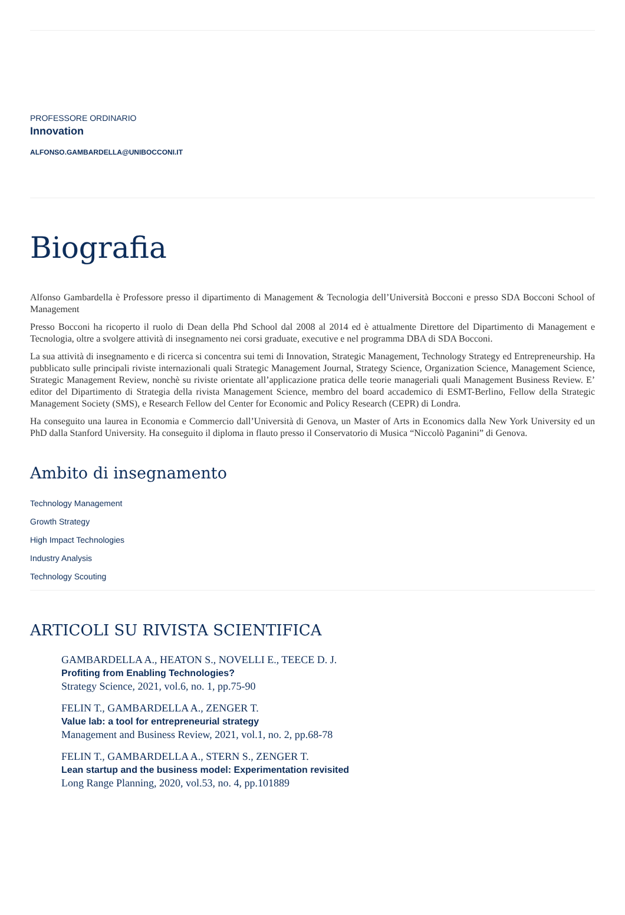PROFESSORE ORDINARIO
Innovation
ALFONSO.GAMBARDELLA@UNIBOCCONI.IT
Biografia
Alfonso Gambardella è Professore presso il dipartimento di Management & Tecnologia dell’Università Bocconi e presso SDA Bocconi School of Management
Presso Bocconi ha ricoperto il ruolo di Dean della Phd School dal 2008 al 2014 ed è attualmente Direttore del Dipartimento di Management e Tecnologia, oltre a svolgere attività di insegnamento nei corsi graduate, executive e nel programma DBA di SDA Bocconi.
La sua attività di insegnamento e di ricerca si concentra sui temi di Innovation, Strategic Management, Technology Strategy ed Entrepreneurship. Ha pubblicato sulle principali riviste internazionali quali Strategic Management Journal, Strategy Science, Organization Science, Management Science, Strategic Management Review, nonchè su riviste orientate all’applicazione pratica delle teorie manageriali quali Management Business Review. E’ editor del Dipartimento di Strategia della rivista Management Science, membro del board accademico di ESMT-Berlino, Fellow della Strategic Management Society (SMS), e Research Fellow del Center for Economic and Policy Research (CEPR) di Londra.
Ha conseguito una laurea in Economia e Commercio dall’Università di Genova, un Master of Arts in Economics dalla New York University ed un PhD dalla Stanford University. Ha conseguito il diploma in flauto presso il Conservatorio di Musica “Niccolò Paganini” di Genova.
Ambito di insegnamento
Technology Management
Growth Strategy
High Impact Technologies
Industry Analysis
Technology Scouting
ARTICOLI SU RIVISTA SCIENTIFICA
GAMBARDELLA A., HEATON S., NOVELLI E., TEECE D. J.
Profiting from Enabling Technologies?
Strategy Science, 2021, vol.6, no. 1, pp.75-90
FELIN T., GAMBARDELLA A., ZENGER T.
Value lab: a tool for entrepreneurial strategy
Management and Business Review, 2021, vol.1, no. 2, pp.68-78
FELIN T., GAMBARDELLA A., STERN S., ZENGER T.
Lean startup and the business model: Experimentation revisited
Long Range Planning, 2020, vol.53, no. 4, pp.101889